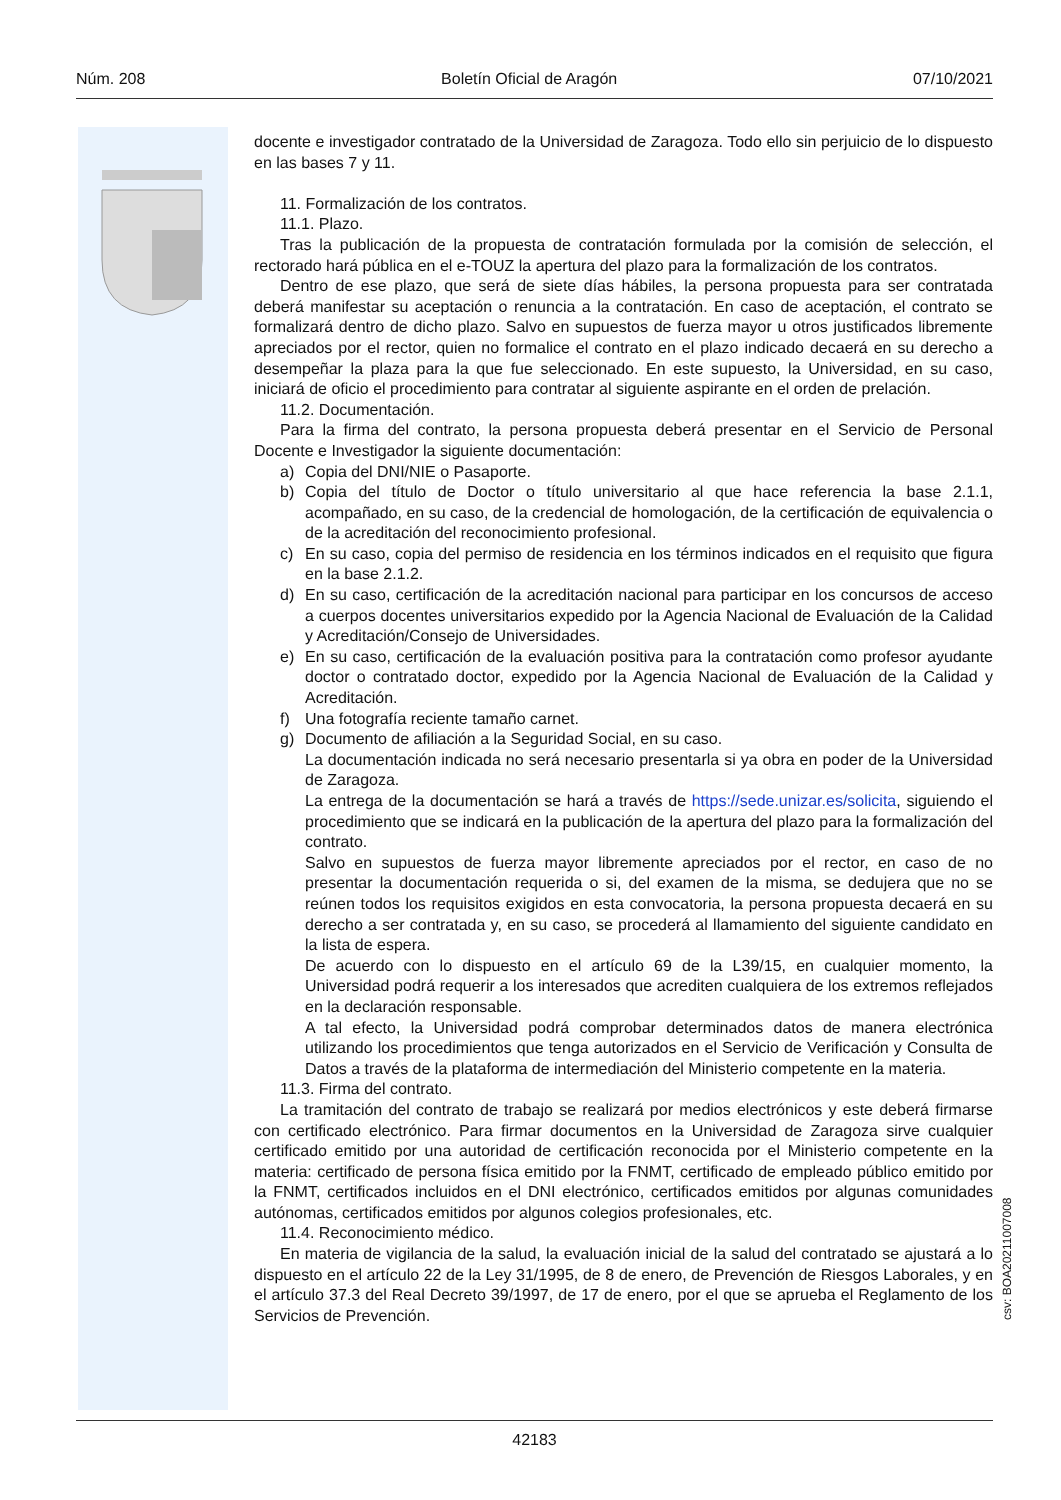Núm. 208 Boletín Oficial de Aragón 07/10/2021
docente e investigador contratado de la Universidad de Zaragoza. Todo ello sin perjuicio de lo dispuesto en las bases 7 y 11.
11. Formalización de los contratos.
11.1. Plazo.
Tras la publicación de la propuesta de contratación formulada por la comisión de selección, el rectorado hará pública en el e-TOUZ la apertura del plazo para la formalización de los contratos.
Dentro de ese plazo, que será de siete días hábiles, la persona propuesta para ser contratada deberá manifestar su aceptación o renuncia a la contratación. En caso de aceptación, el contrato se formalizará dentro de dicho plazo. Salvo en supuestos de fuerza mayor u otros justificados libremente apreciados por el rector, quien no formalice el contrato en el plazo indicado decaerá en su derecho a desempeñar la plaza para la que fue seleccionado. En este supuesto, la Universidad, en su caso, iniciará de oficio el procedimiento para contratar al siguiente aspirante en el orden de prelación.
11.2. Documentación.
Para la firma del contrato, la persona propuesta deberá presentar en el Servicio de Personal Docente e Investigador la siguiente documentación:
a) Copia del DNI/NIE o Pasaporte.
b) Copia del título de Doctor o título universitario al que hace referencia la base 2.1.1, acompañado, en su caso, de la credencial de homologación, de la certificación de equivalencia o de la acreditación del reconocimiento profesional.
c) En su caso, copia del permiso de residencia en los términos indicados en el requisito que figura en la base 2.1.2.
d) En su caso, certificación de la acreditación nacional para participar en los concursos de acceso a cuerpos docentes universitarios expedido por la Agencia Nacional de Evaluación de la Calidad y Acreditación/Consejo de Universidades.
e) En su caso, certificación de la evaluación positiva para la contratación como profesor ayudante doctor o contratado doctor, expedido por la Agencia Nacional de Evaluación de la Calidad y Acreditación.
f) Una fotografía reciente tamaño carnet.
g) Documento de afiliación a la Seguridad Social, en su caso.
La documentación indicada no será necesario presentarla si ya obra en poder de la Universidad de Zaragoza.
La entrega de la documentación se hará a través de https://sede.unizar.es/solicita, siguiendo el procedimiento que se indicará en la publicación de la apertura del plazo para la formalización del contrato.
Salvo en supuestos de fuerza mayor libremente apreciados por el rector, en caso de no presentar la documentación requerida o si, del examen de la misma, se dedujera que no se reúnen todos los requisitos exigidos en esta convocatoria, la persona propuesta decaerá en su derecho a ser contratada y, en su caso, se procederá al llamamiento del siguiente candidato en la lista de espera.
De acuerdo con lo dispuesto en el artículo 69 de la L39/15, en cualquier momento, la Universidad podrá requerir a los interesados que acrediten cualquiera de los extremos reflejados en la declaración responsable.
A tal efecto, la Universidad podrá comprobar determinados datos de manera electrónica utilizando los procedimientos que tenga autorizados en el Servicio de Verificación y Consulta de Datos a través de la plataforma de intermediación del Ministerio competente en la materia.
11.3. Firma del contrato.
La tramitación del contrato de trabajo se realizará por medios electrónicos y este deberá firmarse con certificado electrónico. Para firmar documentos en la Universidad de Zaragoza sirve cualquier certificado emitido por una autoridad de certificación reconocida por el Ministerio competente en la materia: certificado de persona física emitido por la FNMT, certificado de empleado público emitido por la FNMT, certificados incluidos en el DNI electrónico, certificados emitidos por algunas comunidades autónomas, certificados emitidos por algunos colegios profesionales, etc.
11.4. Reconocimiento médico.
En materia de vigilancia de la salud, la evaluación inicial de la salud del contratado se ajustará a lo dispuesto en el artículo 22 de la Ley 31/1995, de 8 de enero, de Prevención de Riesgos Laborales, y en el artículo 37.3 del Real Decreto 39/1997, de 17 de enero, por el que se aprueba el Reglamento de los Servicios de Prevención.
csv: BOA20211007008
42183